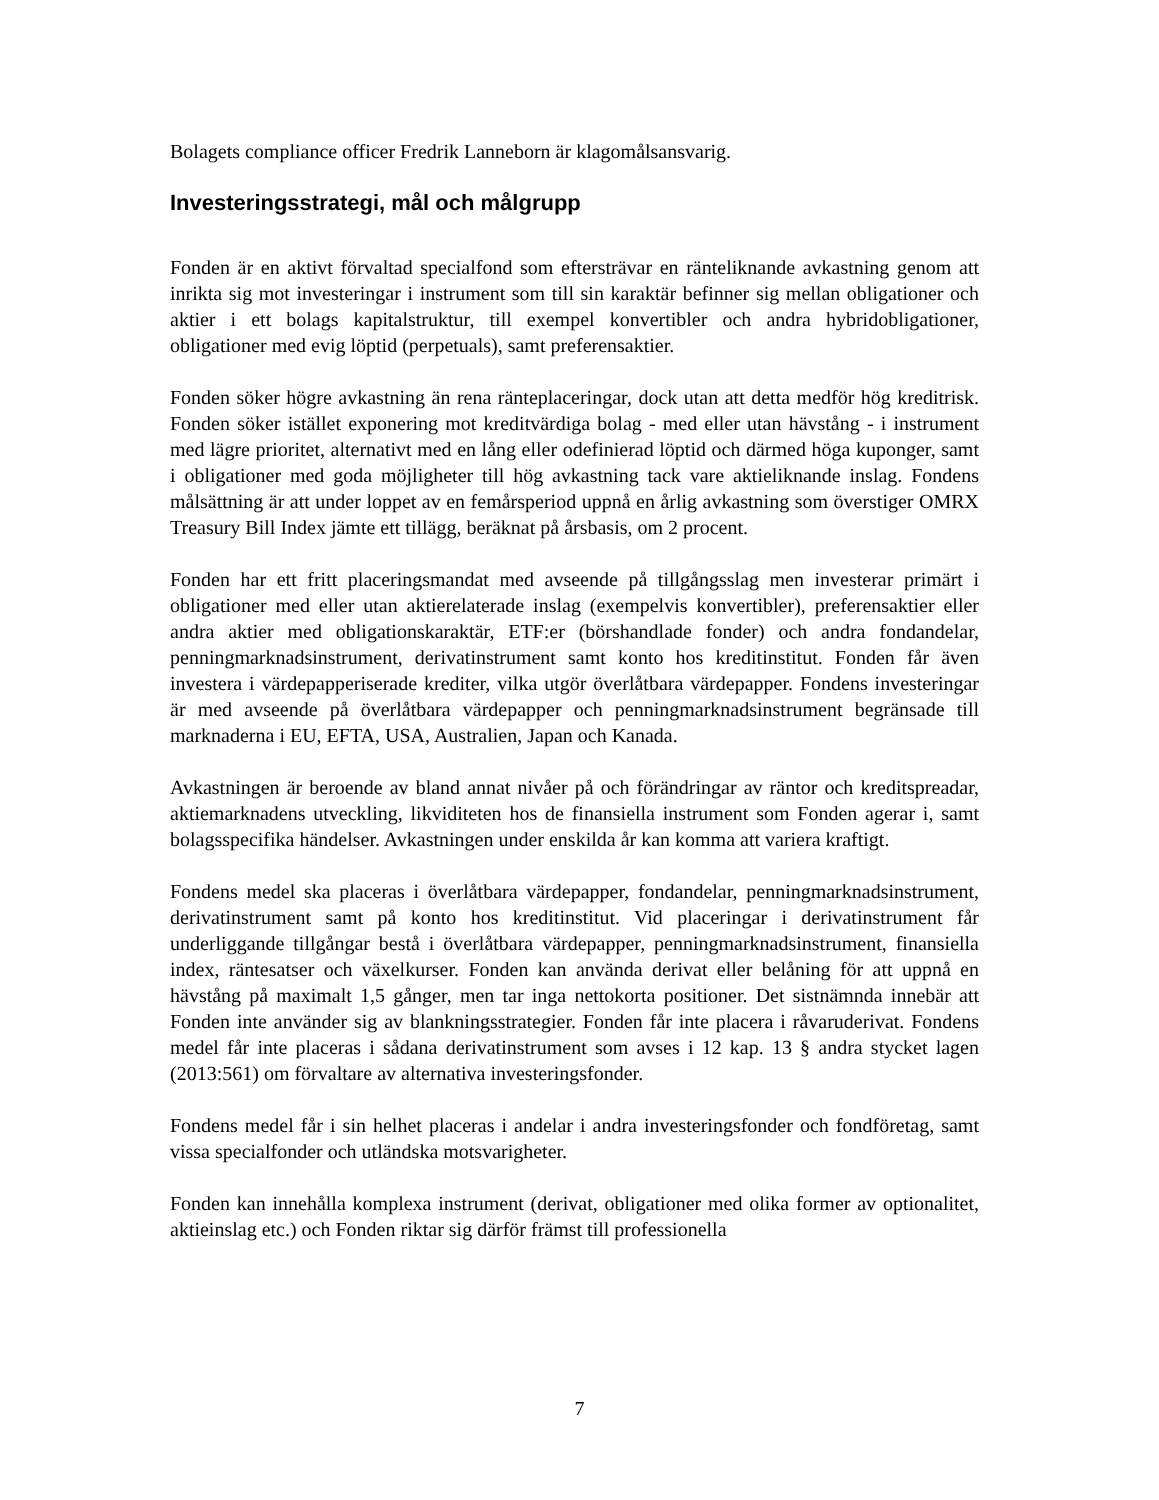Bolagets compliance officer Fredrik Lanneborn är klagomålsansvarig.
Investeringsstrategi, mål och målgrupp
Fonden är en aktivt förvaltad specialfond som eftersträvar en ränteliknande avkastning genom att inrikta sig mot investeringar i instrument som till sin karaktär befinner sig mellan obligationer och aktier i ett bolags kapitalstruktur, till exempel konvertibler och andra hybridobligationer, obligationer med evig löptid (perpetuals), samt preferensaktier.
Fonden söker högre avkastning än rena ränteplaceringar, dock utan att detta medför hög kreditrisk. Fonden söker istället exponering mot kreditvärdiga bolag - med eller utan hävstång - i instrument med lägre prioritet, alternativt med en lång eller odefinierad löptid och därmed höga kuponger, samt i obligationer med goda möjligheter till hög avkastning tack vare aktieliknande inslag. Fondens målsättning är att under loppet av en femårsperiod uppnå en årlig avkastning som överstiger OMRX Treasury Bill Index jämte ett tillägg, beräknat på årsbasis, om 2 procent.
Fonden har ett fritt placeringsmandat med avseende på tillgångsslag men investerar primärt i obligationer med eller utan aktierelaterade inslag (exempelvis konvertibler), preferensaktier eller andra aktier med obligationskaraktär, ETF:er (börshandlade fonder) och andra fondandelar, penningmarknadsinstrument, derivatinstrument samt konto hos kreditinstitut. Fonden får även investera i värdepapperiserade krediter, vilka utgör överlåtbara värdepapper. Fondens investeringar är med avseende på överlåtbara värdepapper och penningmarknadsinstrument begränsade till marknaderna i EU, EFTA, USA, Australien, Japan och Kanada.
Avkastningen är beroende av bland annat nivåer på och förändringar av räntor och kreditspreadar, aktiemarknadens utveckling, likviditeten hos de finansiella instrument som Fonden agerar i, samt bolagsspecifika händelser. Avkastningen under enskilda år kan komma att variera kraftigt.
Fondens medel ska placeras i överlåtbara värdepapper, fondandelar, penningmarknadsinstrument, derivatinstrument samt på konto hos kreditinstitut. Vid placeringar i derivatinstrument får underliggande tillgångar bestå i överlåtbara värdepapper, penningmarknadsinstrument, finansiella index, räntesatser och växelkurser. Fonden kan använda derivat eller belåning för att uppnå en hävstång på maximalt 1,5 gånger, men tar inga nettokorta positioner. Det sistnämnda innebär att Fonden inte använder sig av blankningsstrategier. Fonden får inte placera i råvaruderivat. Fondens medel får inte placeras i sådana derivatinstrument som avses i 12 kap. 13 § andra stycket lagen (2013:561) om förvaltare av alternativa investeringsfonder.
Fondens medel får i sin helhet placeras i andelar i andra investeringsfonder och fondföretag, samt vissa specialfonder och utländska motsvarigheter.
Fonden kan innehålla komplexa instrument (derivat, obligationer med olika former av optionalitet, aktieinslag etc.) och Fonden riktar sig därför främst till professionella
7